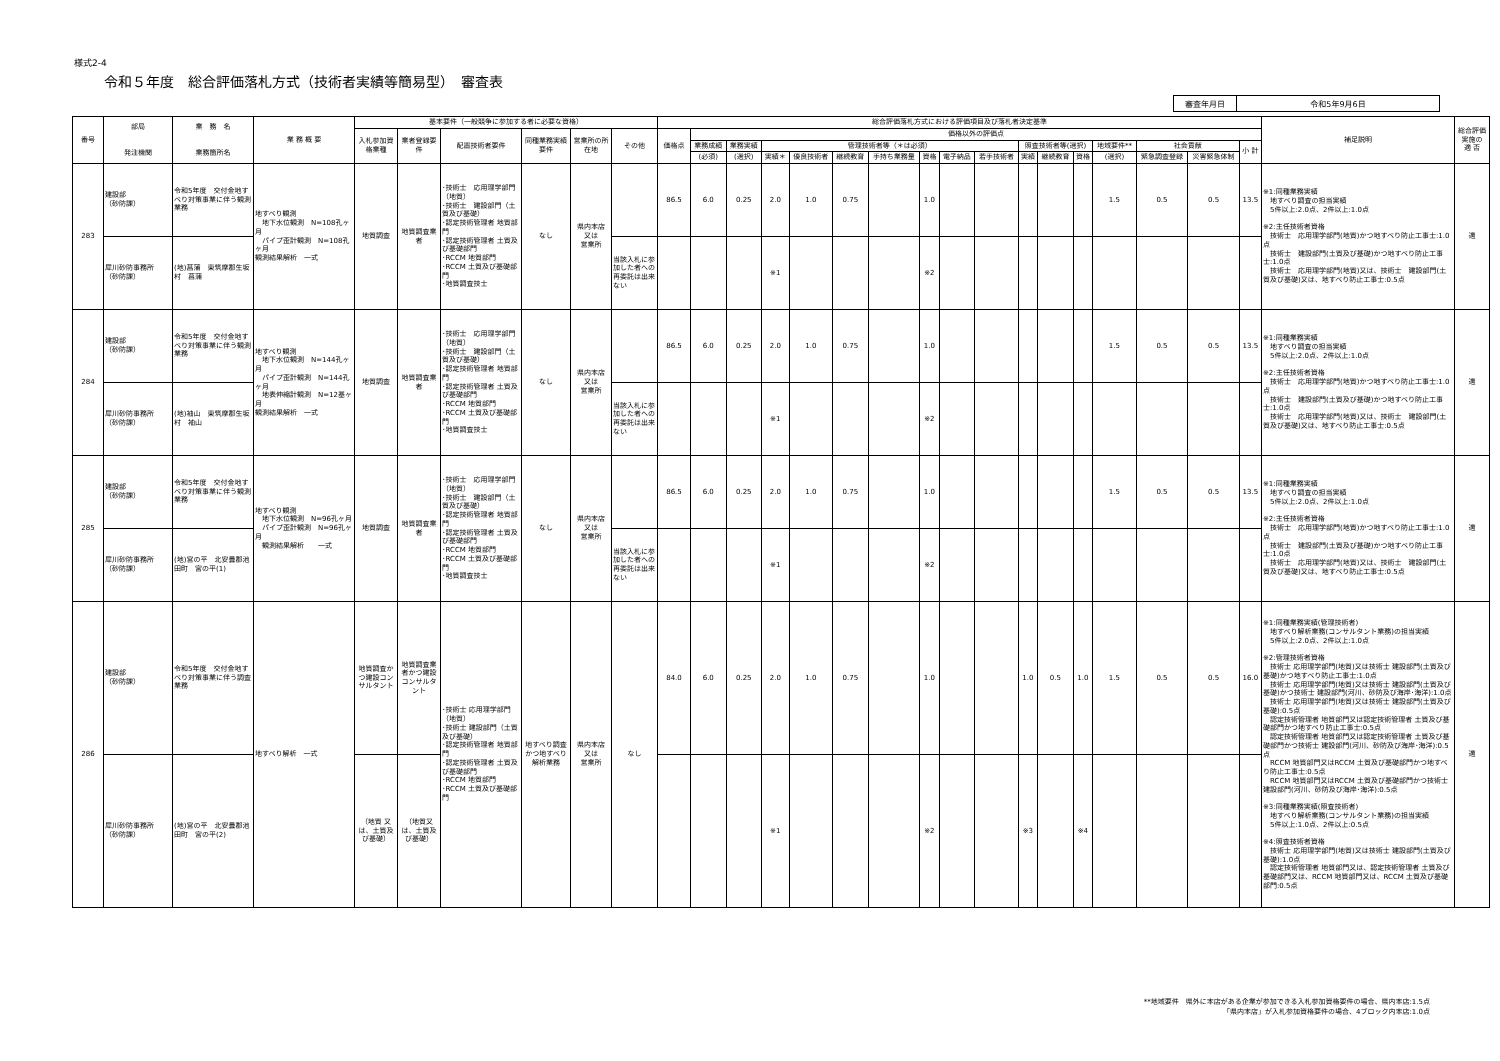様式2-4
令和５年度　総合評価落札方式（技術者実績等簡易型）　審査表
| 審査年月日 | 令和5年9月6日 |
| 番号 | 部局 発注機関 | 業 務 名 業務箇所名 | 業 務 概 要 | 基本要件（一般競争に参加する者に必要な資格） | | | | | | 総合評価落札方式における評価項目及び落札者決定基準 | | | | | | | | | | | | | | | | | 補足説明 | 総合評価 実施の 適 否 |
| --- | --- | --- | --- | --- | --- | --- | --- | --- | --- | --- | --- | --- | --- | --- | --- | --- | --- | --- | --- | --- | --- | --- | --- | --- | --- | --- | --- | --- |
| | | | | 入札参加資格業種 | 業者登録要件 | 配置技術者要件 | 同種業務実績要件 | 営業所の所在地 | その他 | 価格点 | 価格以外の評価点 | | | | | | | | | | | | | | | | | |
| | | | | | | | | | | | 業務成績 | 業務実績 | 管理技術者等（＊は必須） | | | | | | | 照査技術者等(選択) | | | 地域要件** | 社会貢献 | | 小 計 | | |
| | | | | | | | | | | | (必須) | (選択) | 実績＊ | 優良技術者 | 継続教育 | 手持ち業務量 | 資格 | 電子納品 | 若手技術者 | 実績 | 継続教育 | 資格 | (選択) | 緊急調査登録 | 災害緊急体制 | | | |
| 283 | 建設部 （砂防課） | 令和5年度 交付金地すべり対策事業に伴う観測業務 | 地すべり観測 地下水位観測 N=108孔ヶ月 パイプ歪計観測 N=108孔ヶ月 観測結果解析 一式 | 地質調査 | 地質調査業者 | ･技術士 応用理学部門（地質） ･技術士 建設部門（土質及び基礎） ･認定技術管理者 地質部門 ･認定技術管理者 土質及び基礎部門 ･RCCM 地質部門 ･RCCM 土質及び基礎部門 ･地質調査技士 | なし | 県内本店 又は 営業所 | | 86.5 | 6.0 | 0.25 | 2.0 | 1.0 | 0.75 | | 1.0 | | | | | | 1.5 | 0.5 | 0.5 | 13.5 | ※1:同種業務実績 地すべり調査の担当実績 5件以上:2.0点、2件以上:1.0点 ※2:主任技術者資格 技術士 応用理学部門(地質)かつ地すべり防止工事士:1.0点 技術士 建設部門(土質及び基礎)かつ地すべり防止工事士:1.0点 技術士 応用理学部門(地質)又は、技術士 建設部門(土質及び基礎)又は、地すべり防止工事士:0.5点 | 適 |
| | 犀川砂防事務所 （砂防課） | (地)菖蒲 東筑摩郡生坂村 菖蒲 | | | | | | | 当該入札に参加した者への再委託は出来ない | | | | ※1 | | | | ※2 | | | | | | | | | | | |
| 284 | 建設部 （砂防課） | 令和5年度 交付金地すべり対策事業に伴う観測業務 | 地すべり観測 地下水位観測 N=144孔ヶ月 パイプ歪計観測 N=144孔ヶ月 地表伸縮計観測 N=12基ヶ月 観測結果解析 一式 | 地質調査 | 地質調査業者 | ･技術士 応用理学部門（地質） ･技術士 建設部門（土質及び基礎） ･認定技術管理者 地質部門 ･認定技術管理者 土質及び基礎部門 ･RCCM 地質部門 ･RCCM 土質及び基礎部門 ･地質調査技士 | なし | 県内本店 又は 営業所 | | 86.5 | 6.0 | 0.25 | 2.0 | 1.0 | 0.75 | | 1.0 | | | | | | 1.5 | 0.5 | 0.5 | 13.5 | ※1:同種業務実績 地すべり調査の担当実績 5件以上:2.0点、2件以上:1.0点 ※2:主任技術者資格 技術士 応用理学部門(地質)かつ地すべり防止工事士:1.0点 技術士 建設部門(土質及び基礎)かつ地すべり防止工事士:1.0点 技術士 応用理学部門(地質)又は、技術士 建設部門(土質及び基礎)又は、地すべり防止工事士:0.5点 | 適 |
| | 犀川砂防事務所 （砂防課） | (地)袖山 東筑摩郡生坂村 袖山 | | | | | | | 当該入札に参加した者への再委託は出来ない | | | | ※1 | | | | ※2 | | | | | | | | | | | |
| 285 | 建設部 （砂防課） | 令和5年度 交付金地すべり対策事業に伴う観測業務 | 地すべり観測 地下水位観測 N=96孔ヶ月 パイプ歪計観測 N=96孔ヶ月 観測結果解析 一式 | 地質調査 | 地質調査業者 | ･技術士 応用理学部門（地質） ･技術士 建設部門（土質及び基礎） ･認定技術管理者 地質部門 ･認定技術管理者 土質及び基礎部門 ･RCCM 地質部門 ･RCCM 土質及び基礎部門 ･地質調査技士 | なし | 県内本店 又は 営業所 | | 86.5 | 6.0 | 0.25 | 2.0 | 1.0 | 0.75 | | 1.0 | | | | | | 1.5 | 0.5 | 0.5 | 13.5 | ※1:同種業務実績 地すべり調査の担当実績 5件以上:2.0点、2件以上:1.0点 ※2:主任技術者資格 技術士 応用理学部門(地質)かつ地すべり防止工事士:1.0点 技術士 建設部門(土質及び基礎)かつ地すべり防止工事士:1.0点 技術士 応用理学部門(地質)又は、技術士 建設部門(土質及び基礎)又は、地すべり防止工事士:0.5点 | 適 |
| | 犀川砂防事務所 （砂防課） | (地)宮の平 北安曇郡池田町 宮の平(1) | | | | | | | 当該入札に参加した者への再委託は出来ない | | | | ※1 | | | | ※2 | | | | | | | | | | | |
| 286 | 建設部 （砂防課） | 令和5年度 交付金地すべり対策事業に伴う調査業務 | 地すべり解析 一式 | 地質調査かつ建設コンサルタント | 地質調査業者かつ建設コンサルタント | ･技術士 応用理学部門（地質） ･技術士 建設部門（土質及び基礎） ･認定技術管理者 地質部門 ･認定技術管理者 土質及び基礎部門 ･RCCM 地質部門 ･RCCM 土質及び基礎部門 | 地すべり調査かつ地すべり解析業務 | 県内本店 又は 営業所 | なし | 84.0 | 6.0 | 0.25 | 2.0 | 1.0 | 0.75 | | 1.0 | | | 1.0 | 0.5 | 1.0 | 1.5 | 0.5 | 0.5 | 16.0 | ※1:同種業務実績(管理技術者) 地すべり解析業務(コンサルタント業務)の担当実績 5件以上:2.0点、2件以上:1.0点 ※2:管理技術者資格 技術士 応用理学部門(地質)又は技術士 建設部門(土質及び基礎)かつ地すべり防止工事士:1.0点 技術士 応用理学部門(地質)又は技術士 建設部門(土質及び基礎)かつ技術士 建設部門(河川、砂防及び海岸･海洋):1.0点 技術士 応用理学部門(地質)又は技術士 建設部門(土質及び基礎):0.5点 認定技術管理者 地質部門又は認定技術管理者 土質及び基礎部門かつ地すべり防止工事士:0.5点 認定技術管理者 地質部門又は認定技術管理者 土質及び基礎部門かつ技術士 建設部門(河川、砂防及び海岸･海洋):0.5点 RCCM 地質部門又はRCCM 土質及び基礎部門かつ地すべり防止工事士:0.5点 RCCM 地質部門又はRCCM 土質及び基礎部門かつ技術士 建設部門(河川、砂防及び海岸･海洋):0.5点 ※3:同種業務実績(照査技術者) 地すべり解析業務(コンサルタント業務)の担当実績 5件以上:1.0点、2件以上:0.5点 ※4:照査技術者資格 技術士 応用理学部門(地質)又は技術士 建設部門(土質及び基礎):1.0点 認定技術管理者 地質部門又は、認定技術管理者 土質及び基礎部門又は、RCCM 地質部門又は、RCCM 土質及び基礎部門:0.5点 | 適 |
| | 犀川砂防事務所 （砂防課） | (地)宮の平 北安曇郡池田町 宮の平(2) | | （地質 又は、土質及び基礎） | （地質又は、土質及び基礎） | | | | | | | | ※1 | | | | ※2 | | | ※3 | | ※4 | | | | | | |
**地域要件　県外に本店がある企業が参加できる入札参加資格要件の場合、県内本店:1.5点
「県内本店」が入札参加資格要件の場合、4ブロック内本店:1.0点